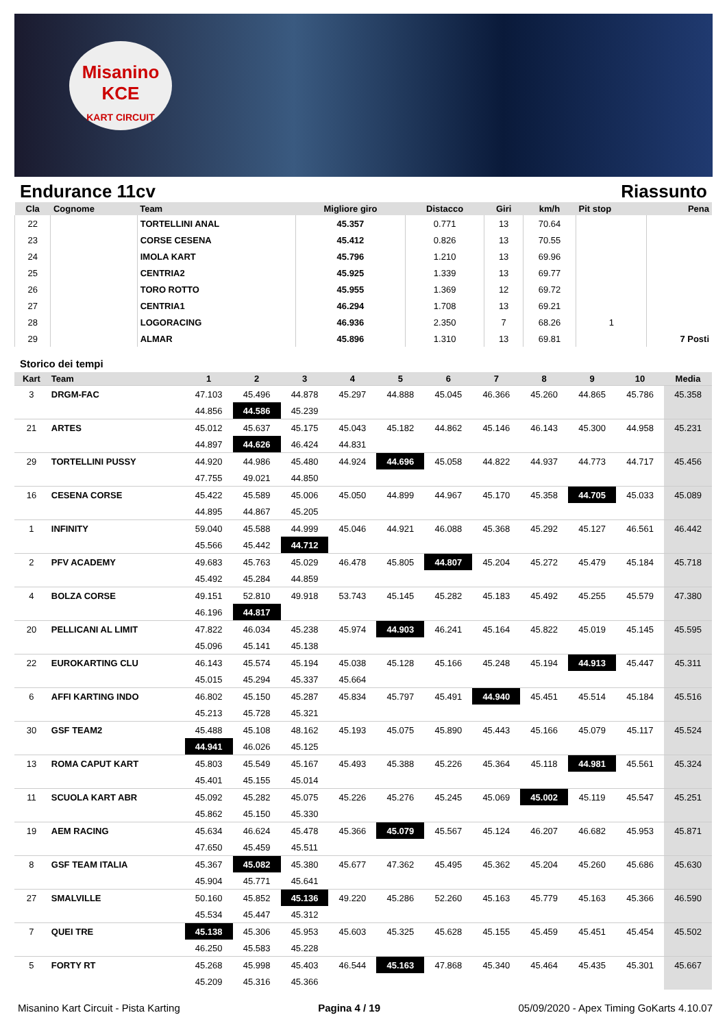Misanino
KCE
KART CIRCUIT
Endurance 11cv Riassunto
| Cla | Cognome | Team | Migliore giro | Distacco | Giri | km/h | Pit stop | Pena |
| --- | --- | --- | --- | --- | --- | --- | --- | --- |
| 22 | | TORTELLINI ANAL | 45.357 | 0.771 | 13 | 70.64 | | |
| 23 | | CORSE CESENA | 45.412 | 0.826 | 13 | 70.55 | | |
| 24 | | IMOLA KART | 45.796 | 1.210 | 13 | 69.96 | | |
| 25 | | CENTRIA2 | 45.925 | 1.339 | 13 | 69.77 | | |
| 26 | | TORO ROTTO | 45.955 | 1.369 | 12 | 69.72 | | |
| 27 | | CENTRIA1 | 46.294 | 1.708 | 13 | 69.21 | | |
| 28 | | LOGORACING | 46.936 | 2.350 | 7 | 68.26 | 1 | |
| 29 | | ALMAR | 45.896 | 1.310 | 13 | 69.81 | | 7 Posti |
Storico dei tempi
| Kart | Team | 1 | 2 | 3 | 4 | 5 | 6 | 7 | 8 | 9 | 10 | Media |
| --- | --- | --- | --- | --- | --- | --- | --- | --- | --- | --- | --- | --- |
| 3 | DRGM-FAC | 47.103 | 45.496 | 44.878 | 45.297 | 44.888 | 45.045 | 46.366 | 45.260 | 44.865 | 45.786 | 45.358 |
| | | 44.856 | 44.586 | 45.239 | | | | | | | | |
| 21 | ARTES | 45.012 | 45.637 | 45.175 | 45.043 | 45.182 | 44.862 | 45.146 | 46.143 | 45.300 | 44.958 | 45.231 |
| | | 44.897 | 44.626 | 46.424 | 44.831 | | | | | | | |
| 29 | TORTELLINI PUSSY | 44.920 | 44.986 | 45.480 | 44.924 | 44.696 | 45.058 | 44.822 | 44.937 | 44.773 | 44.717 | 45.456 |
| | | 47.755 | 49.021 | 44.850 | | | | | | | | |
| 16 | CESENA CORSE | 45.422 | 45.589 | 45.006 | 45.050 | 44.899 | 44.967 | 45.170 | 45.358 | 44.705 | 45.033 | 45.089 |
| | | 44.895 | 44.867 | 45.205 | | | | | | | | |
| 1 | INFINITY | 59.040 | 45.588 | 44.999 | 45.046 | 44.921 | 46.088 | 45.368 | 45.292 | 45.127 | 46.561 | 46.442 |
| | | 45.566 | 45.442 | 44.712 | | | | | | | | |
| 2 | PFV ACADEMY | 49.683 | 45.763 | 45.029 | 46.478 | 45.805 | 44.807 | 45.204 | 45.272 | 45.479 | 45.184 | 45.718 |
| | | 45.492 | 45.284 | 44.859 | | | | | | | | |
| 4 | BOLZA CORSE | 49.151 | 52.810 | 49.918 | 53.743 | 45.145 | 45.282 | 45.183 | 45.492 | 45.255 | 45.579 | 47.380 |
| | | 46.196 | 44.817 | | | | | | | | | |
| 20 | PELLICANI AL LIMIT | 47.822 | 46.034 | 45.238 | 45.974 | 44.903 | 46.241 | 45.164 | 45.822 | 45.019 | 45.145 | 45.595 |
| | | 45.096 | 45.141 | 45.138 | | | | | | | | |
| 22 | EUROKARTING CLU | 46.143 | 45.574 | 45.194 | 45.038 | 45.128 | 45.166 | 45.248 | 45.194 | 44.913 | 45.447 | 45.311 |
| | | 45.015 | 45.294 | 45.337 | 45.664 | | | | | | | |
| 6 | AFFI KARTING INDO | 46.802 | 45.150 | 45.287 | 45.834 | 45.797 | 45.491 | 44.940 | 45.451 | 45.514 | 45.184 | 45.516 |
| | | 45.213 | 45.728 | 45.321 | | | | | | | | |
| 30 | GSF TEAM2 | 45.488 | 45.108 | 48.162 | 45.193 | 45.075 | 45.890 | 45.443 | 45.166 | 45.079 | 45.117 | 45.524 |
| | | 44.941 | 46.026 | 45.125 | | | | | | | | |
| 13 | ROMA CAPUT KART | 45.803 | 45.549 | 45.167 | 45.493 | 45.388 | 45.226 | 45.364 | 45.118 | 44.981 | 45.561 | 45.324 |
| | | 45.401 | 45.155 | 45.014 | | | | | | | | |
| 11 | SCUOLA KART ABR | 45.092 | 45.282 | 45.075 | 45.226 | 45.276 | 45.245 | 45.069 | 45.002 | 45.119 | 45.547 | 45.251 |
| | | 45.862 | 45.150 | 45.330 | | | | | | | | |
| 19 | AEM RACING | 45.634 | 46.624 | 45.478 | 45.366 | 45.079 | 45.567 | 45.124 | 46.207 | 46.682 | 45.953 | 45.871 |
| | | 47.650 | 45.459 | 45.511 | | | | | | | | |
| 8 | GSF TEAM ITALIA | 45.367 | 45.082 | 45.380 | 45.677 | 47.362 | 45.495 | 45.362 | 45.204 | 45.260 | 45.686 | 45.630 |
| | | 45.904 | 45.771 | 45.641 | | | | | | | | |
| 27 | SMALVILLE | 50.160 | 45.852 | 45.136 | 49.220 | 45.286 | 52.260 | 45.163 | 45.779 | 45.163 | 45.366 | 46.590 |
| | | 45.534 | 45.447 | 45.312 | | | | | | | | |
| 7 | QUEI TRE | 45.138 | 45.306 | 45.953 | 45.603 | 45.325 | 45.628 | 45.155 | 45.459 | 45.451 | 45.454 | 45.502 |
| | | 46.250 | 45.583 | 45.228 | | | | | | | | |
| 5 | FORTY RT | 45.268 | 45.998 | 45.403 | 46.544 | 45.163 | 47.868 | 45.340 | 45.464 | 45.435 | 45.301 | 45.667 |
| | | 45.209 | 45.316 | 45.366 | | | | | | | | |
Misanino Kart Circuit - Pista Karting Pagina 4 / 19 05/09/2020 - Apex Timing GoKarts 4.10.07